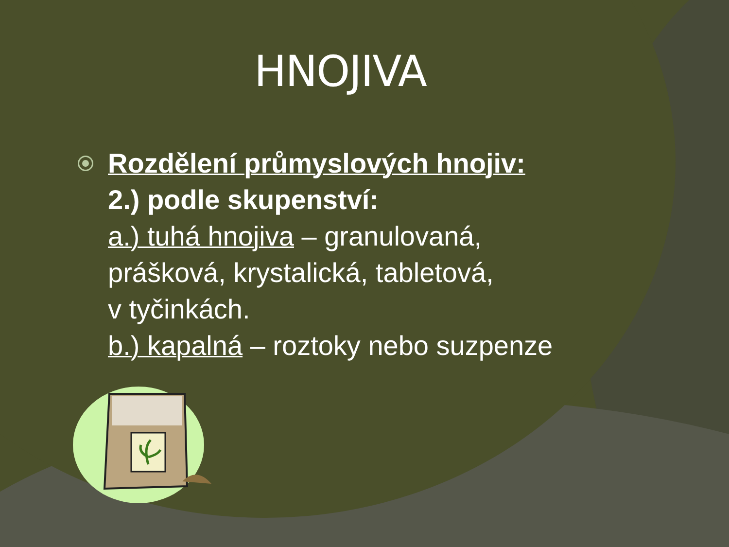HNOJIVA
Rozdělení průmyslových hnojiv:
2.) podle skupenství:
a.) tuhá hnojiva – granulovaná,
prášková, krystalická, tabletová,
v tyčinkách.
b.) kapalná – roztoky nebo suzpenze